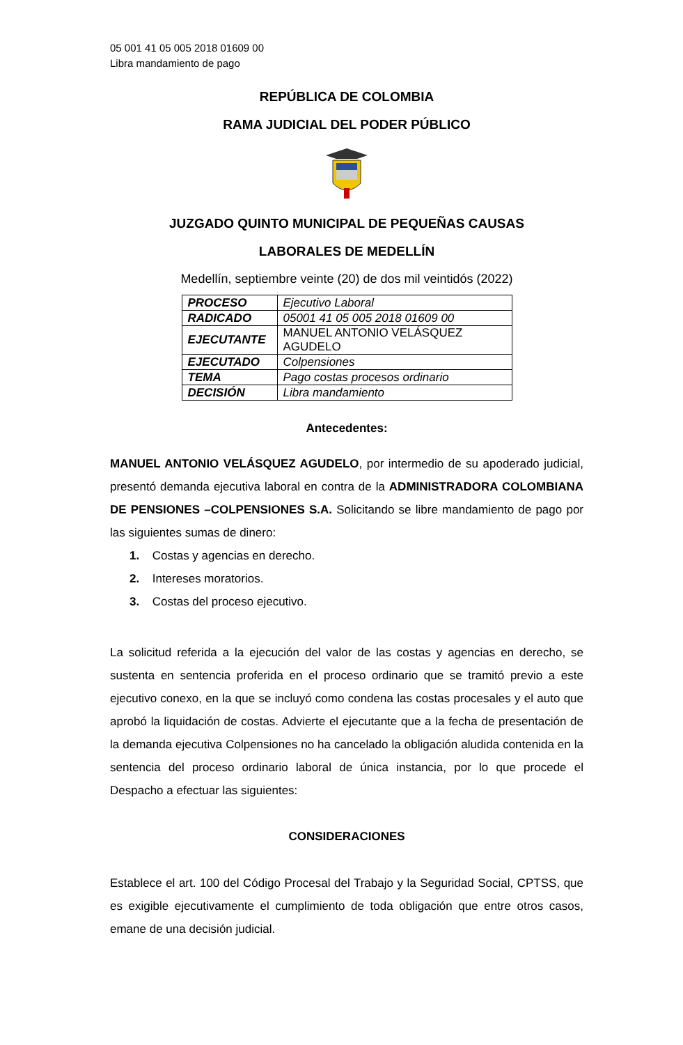05 001 41 05 005 2018 01609 00
Libra mandamiento de pago
REPÚBLICA DE COLOMBIA
RAMA JUDICIAL DEL PODER PÚBLICO
JUZGADO QUINTO MUNICIPAL DE PEQUEÑAS CAUSAS
LABORALES DE MEDELLÍN
Medellín, septiembre veinte (20) de dos mil veintidós (2022)
| PROCESO | Ejecutivo Laboral |
| RADICADO | 05001 41 05 005 2018 01609 00 |
| EJECUTANTE | MANUEL ANTONIO VELÁSQUEZ AGUDELO |
| EJECUTADO | Colpensiones |
| TEMA | Pago costas procesos ordinario |
| DECISIÓN | Libra mandamiento |
Antecedentes:
MANUEL ANTONIO VELÁSQUEZ AGUDELO, por intermedio de su apoderado judicial, presentó demanda ejecutiva laboral en contra de la ADMINISTRADORA COLOMBIANA DE PENSIONES –COLPENSIONES S.A. Solicitando se libre mandamiento de pago por las siguientes sumas de dinero:
1. Costas y agencias en derecho.
2. Intereses moratorios.
3. Costas del proceso ejecutivo.
La solicitud referida a la ejecución del valor de las costas y agencias en derecho, se sustenta en sentencia proferida en el proceso ordinario que se tramitó previo a este ejecutivo conexo, en la que se incluyó como condena las costas procesales y el auto que aprobó la liquidación de costas. Advierte el ejecutante que a la fecha de presentación de la demanda ejecutiva Colpensiones no ha cancelado la obligación aludida contenida en la sentencia del proceso ordinario laboral de única instancia, por lo que procede el Despacho a efectuar las siguientes:
CONSIDERACIONES
Establece el art. 100 del Código Procesal del Trabajo y la Seguridad Social, CPTSS, que es exigible ejecutivamente el cumplimiento de toda obligación que entre otros casos, emane de una decisión judicial.